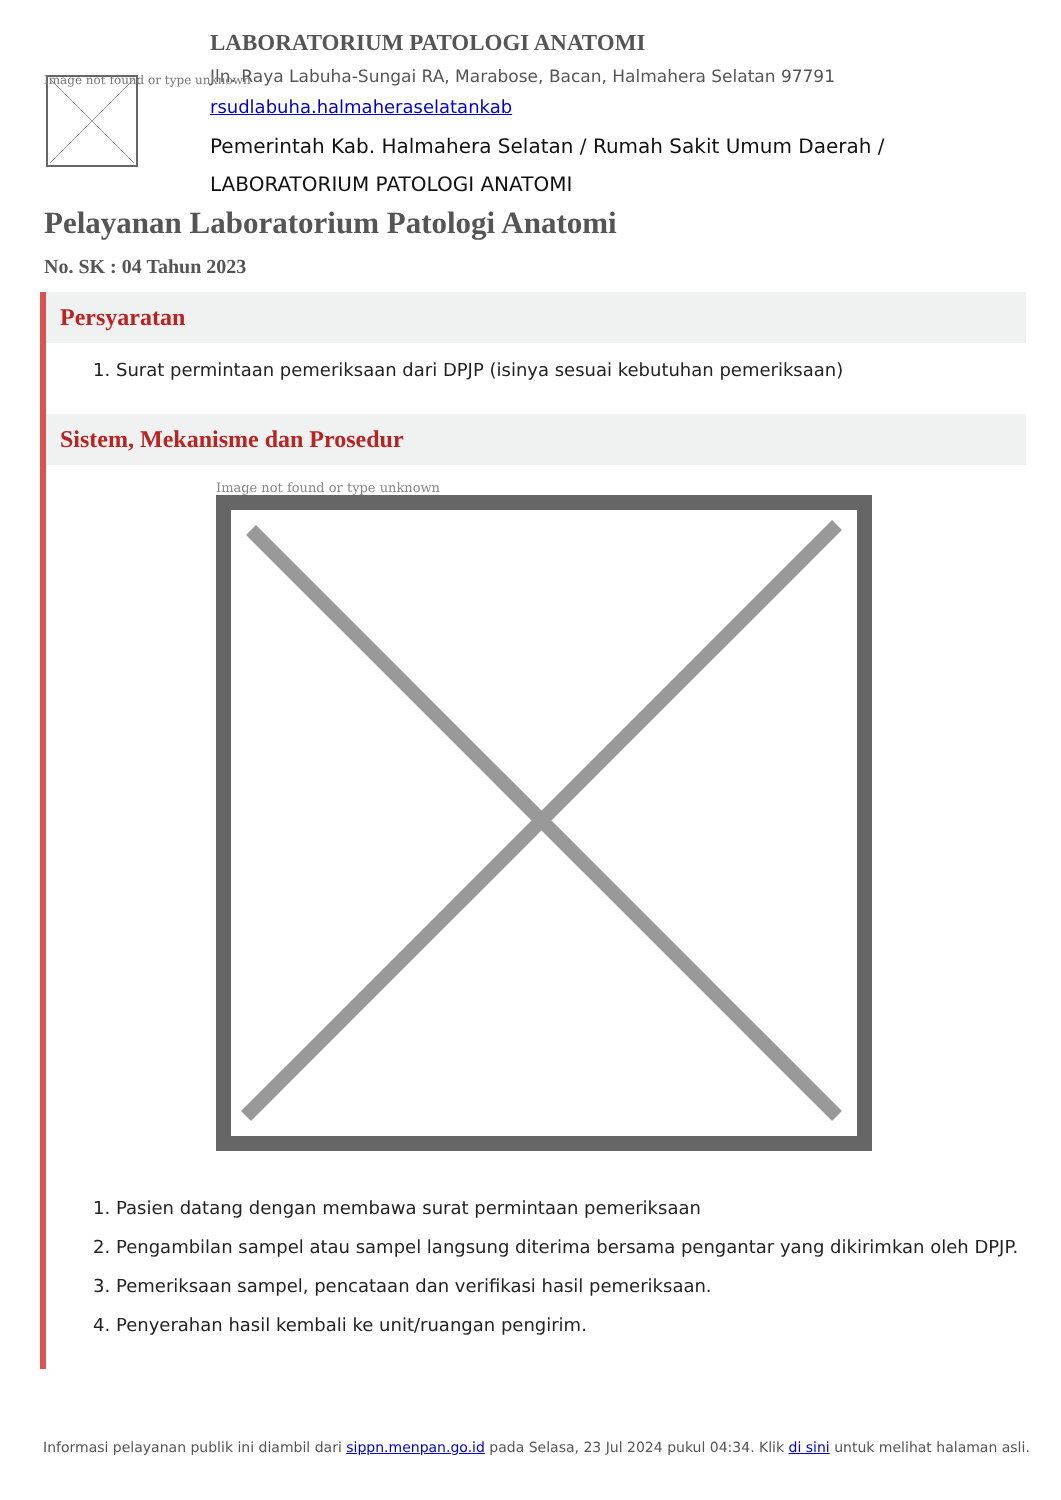Image not found or type unknown
LABORATORIUM PATOLOGI ANATOMI
Jln. Raya Labuha-Sungai RA, Marabose, Bacan, Halmahera Selatan 97791
rsudlabuha.halmaheraselatankab
Pemerintah Kab. Halmahera Selatan / Rumah Sakit Umum Daerah /
LABORATORIUM PATOLOGI ANATOMI
Pelayanan Laboratorium Patologi Anatomi
No. SK : 04 Tahun 2023
Persyaratan
1. Surat permintaan pemeriksaan dari DPJP (isinya sesuai kebutuhan pemeriksaan)
Sistem, Mekanisme dan Prosedur
Image not found or type unknown
1. Pasien datang dengan membawa surat permintaan pemeriksaan
2. Pengambilan sampel atau sampel langsung diterima bersama pengantar yang dikirimkan oleh DPJP.
3. Pemeriksaan sampel, pencataan dan verifikasi hasil pemeriksaan.
4. Penyerahan hasil kembali ke unit/ruangan pengirim.
Informasi pelayanan publik ini diambil dari sippn.menpan.go.id pada Selasa, 23 Jul 2024 pukul 04:34. Klik di sini untuk melihat halaman asli.